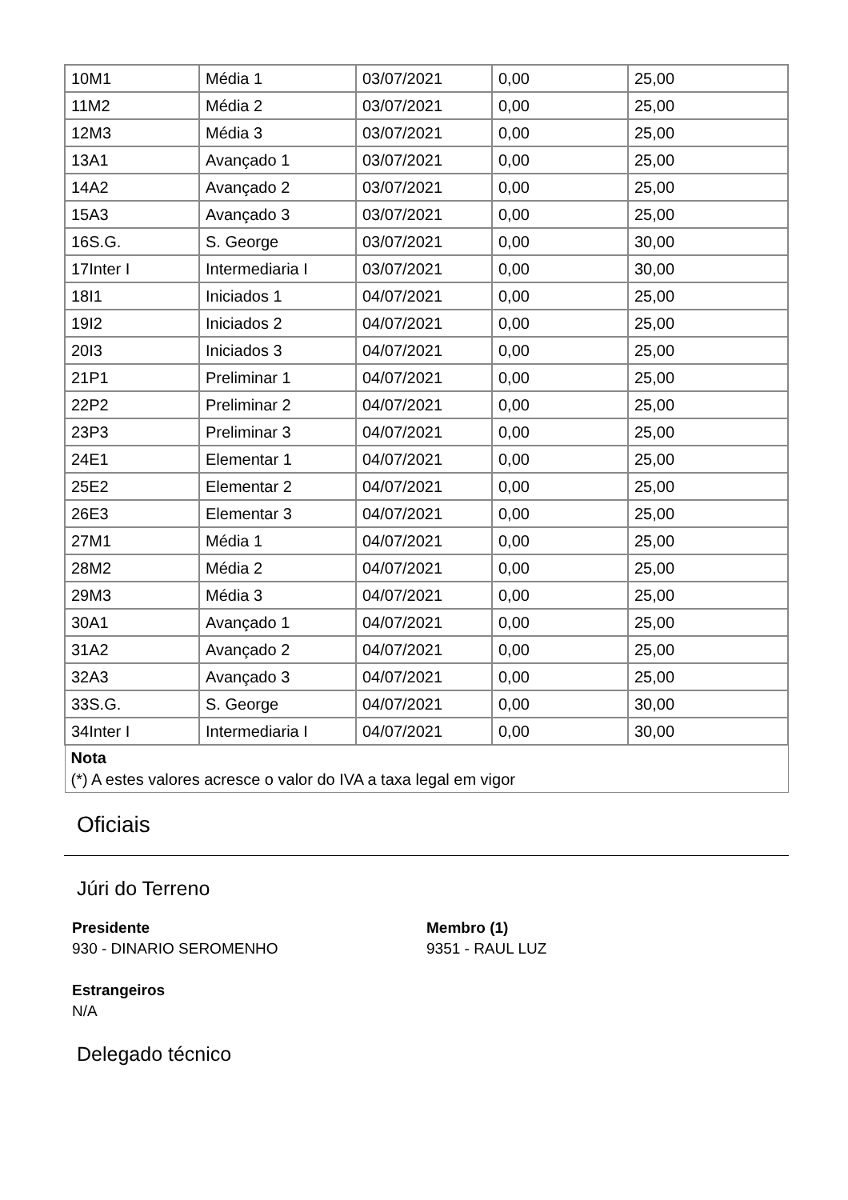| 10M1 | Média 1 | 03/07/2021 | 0,00 | 25,00 |
| 11M2 | Média 2 | 03/07/2021 | 0,00 | 25,00 |
| 12M3 | Média 3 | 03/07/2021 | 0,00 | 25,00 |
| 13A1 | Avançado 1 | 03/07/2021 | 0,00 | 25,00 |
| 14A2 | Avançado 2 | 03/07/2021 | 0,00 | 25,00 |
| 15A3 | Avançado 3 | 03/07/2021 | 0,00 | 25,00 |
| 16S.G. | S. George | 03/07/2021 | 0,00 | 30,00 |
| 17Inter I | Intermediaria I | 03/07/2021 | 0,00 | 30,00 |
| 18I1 | Iniciados 1 | 04/07/2021 | 0,00 | 25,00 |
| 19I2 | Iniciados 2 | 04/07/2021 | 0,00 | 25,00 |
| 20I3 | Iniciados 3 | 04/07/2021 | 0,00 | 25,00 |
| 21P1 | Preliminar 1 | 04/07/2021 | 0,00 | 25,00 |
| 22P2 | Preliminar 2 | 04/07/2021 | 0,00 | 25,00 |
| 23P3 | Preliminar 3 | 04/07/2021 | 0,00 | 25,00 |
| 24E1 | Elementar 1 | 04/07/2021 | 0,00 | 25,00 |
| 25E2 | Elementar 2 | 04/07/2021 | 0,00 | 25,00 |
| 26E3 | Elementar 3 | 04/07/2021 | 0,00 | 25,00 |
| 27M1 | Média 1 | 04/07/2021 | 0,00 | 25,00 |
| 28M2 | Média 2 | 04/07/2021 | 0,00 | 25,00 |
| 29M3 | Média 3 | 04/07/2021 | 0,00 | 25,00 |
| 30A1 | Avançado 1 | 04/07/2021 | 0,00 | 25,00 |
| 31A2 | Avançado 2 | 04/07/2021 | 0,00 | 25,00 |
| 32A3 | Avançado 3 | 04/07/2021 | 0,00 | 25,00 |
| 33S.G. | S. George | 04/07/2021 | 0,00 | 30,00 |
| 34Inter I | Intermediaria I | 04/07/2021 | 0,00 | 30,00 |
| Nota (*) A estes valores acresce o valor do IVA a taxa legal em vigor | | | | |
Oficiais
Júri do Terreno
Presidente
930 - DINARIO SEROMENHO
Membro (1)
9351 - RAUL LUZ
Estrangeiros
N/A
Delegado técnico